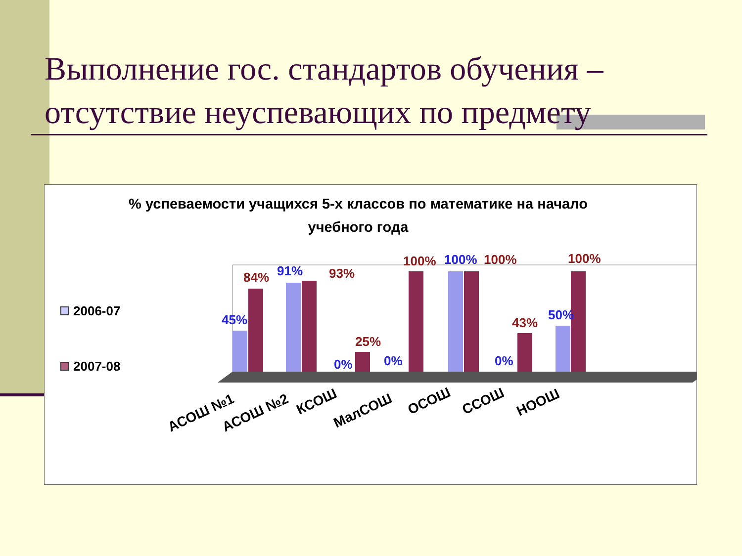Выполнение гос. стандартов обучения – отсутствие неуспевающих по предмету
% успеваемости учащихся 5-х классов по математике на начало учебного года
2006-07
2007-08
45%
91%
0%
0%
100%
0%
50%
84%
93%
25%
100%
100%
43%
100%
АСОШ №1
АСОШ №2
КСОШ
МалСОШ
ОСОШ
ССОШ
НООШ